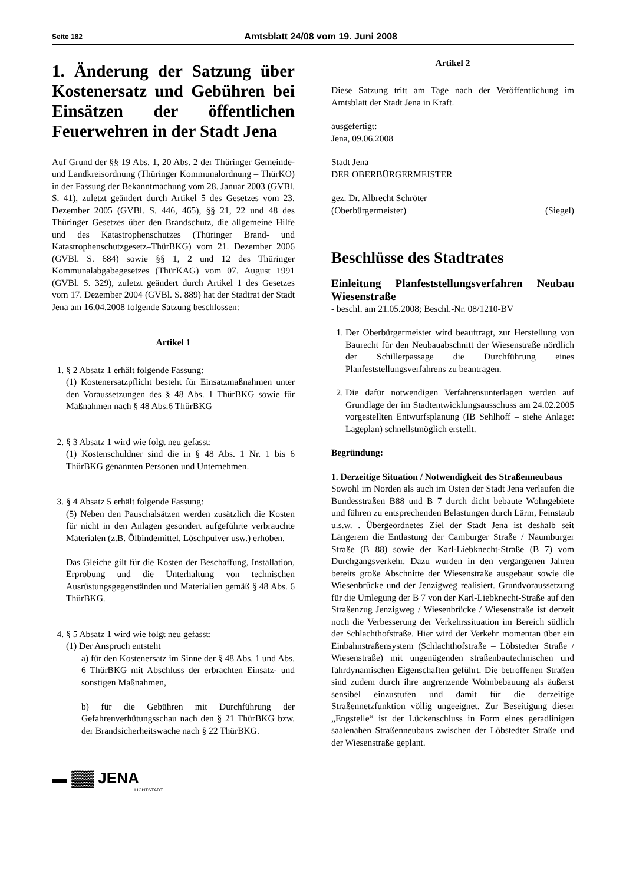Seite 182 Amtsblatt 24/08 vom 19. Juni 2008
1. Änderung der Satzung über Kostenersatz und Gebühren bei Einsätzen der öffentlichen Feuerwehren in der Stadt Jena
Auf Grund der §§ 19 Abs. 1, 20 Abs. 2 der Thüringer Gemeinde- und Landkreisordnung (Thüringer Kommunalordnung – ThürKO) in der Fassung der Bekanntmachung vom 28. Januar 2003 (GVBl. S. 41), zuletzt geändert durch Artikel 5 des Gesetzes vom 23. Dezember 2005 (GVBl. S. 446, 465), §§ 21, 22 und 48 des Thüringer Gesetzes über den Brandschutz, die allgemeine Hilfe und des Katastrophenschutzes (Thüringer Brand- und Katastrophenschutzgesetz–ThürBKG) vom 21. Dezember 2006 (GVBl. S. 684) sowie §§ 1, 2 und 12 des Thüringer Kommunalabgabegesetzes (ThürKAG) vom 07. August 1991 (GVBl. S. 329), zuletzt geändert durch Artikel 1 des Gesetzes vom 17. Dezember 2004 (GVBl. S. 889) hat der Stadtrat der Stadt Jena am 16.04.2008 folgende Satzung beschlossen:
Artikel 1
1. § 2 Absatz 1 erhält folgende Fassung:
(1) Kostenersatzpflicht besteht für Einsatzmaßnahmen unter den Voraussetzungen des § 48 Abs. 1 ThürBKG sowie für Maßnahmen nach § 48 Abs.6 ThürBKG
2. § 3 Absatz 1 wird wie folgt neu gefasst:
(1) Kostenschuldner sind die in § 48 Abs. 1 Nr. 1 bis 6 ThürBKG genannten Personen und Unternehmen.
3. § 4 Absatz 5 erhält folgende Fassung:
(5) Neben den Pauschalsätzen werden zusätzlich die Kosten für nicht in den Anlagen gesondert aufgeführte verbrauchte Materialen (z.B. Ölbindemittel, Löschpulver usw.) erhoben.
Das Gleiche gilt für die Kosten der Beschaffung, Installation, Erprobung und die Unterhaltung von technischen Ausrüstungsgegenständen und Materialien gemäß § 48 Abs. 6 ThürBKG.
4. § 5 Absatz 1 wird wie folgt neu gefasst:
(1) Der Anspruch entsteht
a) für den Kostenersatz im Sinne der § 48 Abs. 1 und Abs. 6 ThürBKG mit Abschluss der erbrachten Einsatz- und sonstigen Maßnahmen,
b) für die Gebühren mit Durchführung der Gefahrenverhütungsschau nach den § 21 ThürBKG bzw. der Brandsicherheitswache nach § 22 ThürBKG.
▬ ▓▓ JENA
LICHTSTADT.
Artikel 2
Diese Satzung tritt am Tage nach der Veröffentlichung im Amtsblatt der Stadt Jena in Kraft.
ausgefertigt:
Jena, 09.06.2008
Stadt Jena
DER OBERBÜRGERMEISTER
gez. Dr. Albrecht Schröter
(Oberbürgermeister) (Siegel)
Beschlüsse des Stadtrates
Einleitung Planfeststellungsverfahren Neubau Wiesenstraße
- beschl. am 21.05.2008; Beschl.-Nr. 08/1210-BV
1. Der Oberbürgermeister wird beauftragt, zur Herstellung von Baurecht für den Neubauabschnitt der Wiesenstraße nördlich der Schillerpassage die Durchführung eines Planfeststellungsverfahrens zu beantragen.
2. Die dafür notwendigen Verfahrensunterlagen werden auf Grundlage der im Stadtentwicklungsausschuss am 24.02.2005 vorgestellten Entwurfsplanung (IB Sehlhoff – siehe Anlage: Lageplan) schnellstmöglich erstellt.
Begründung:
1. Derzeitige Situation / Notwendigkeit des Straßenneubaus
Sowohl im Norden als auch im Osten der Stadt Jena verlaufen die Bundesstraßen B88 und B 7 durch dicht bebaute Wohngebiete und führen zu entsprechenden Belastungen durch Lärm, Feinstaub u.s.w. . Übergeordnetes Ziel der Stadt Jena ist deshalb seit Längerem die Entlastung der Camburger Straße / Naumburger Straße (B 88) sowie der Karl-Liebknecht-Straße (B 7) vom Durchgangsverkehr. Dazu wurden in den vergangenen Jahren bereits große Abschnitte der Wiesenstraße ausgebaut sowie die Wiesenbrücke und der Jenzigweg realisiert. Grundvoraussetzung für die Umlegung der B 7 von der Karl-Liebknecht-Straße auf den Straßenzug Jenzigweg / Wiesenbrücke / Wiesenstraße ist derzeit noch die Verbesserung der Verkehrssituation im Bereich südlich der Schlachthofstraße. Hier wird der Verkehr momentan über ein Einbahnstraßensystem (Schlachthofstraße – Löbstedter Straße / Wiesenstraße) mit ungenügenden straßenbautechnischen und fahrdynamischen Eigenschaften geführt. Die betroffenen Straßen sind zudem durch ihre angrenzende Wohnbebauung als äußerst sensibel einzustufen und damit für die derzeitige Straßennetzfunktion völlig ungeeignet. Zur Beseitigung dieser „Engstelle“ ist der Lückenschluss in Form eines geradlinigen saalenahen Straßenneubaus zwischen der Löbstedter Straße und der Wiesenstraße geplant.